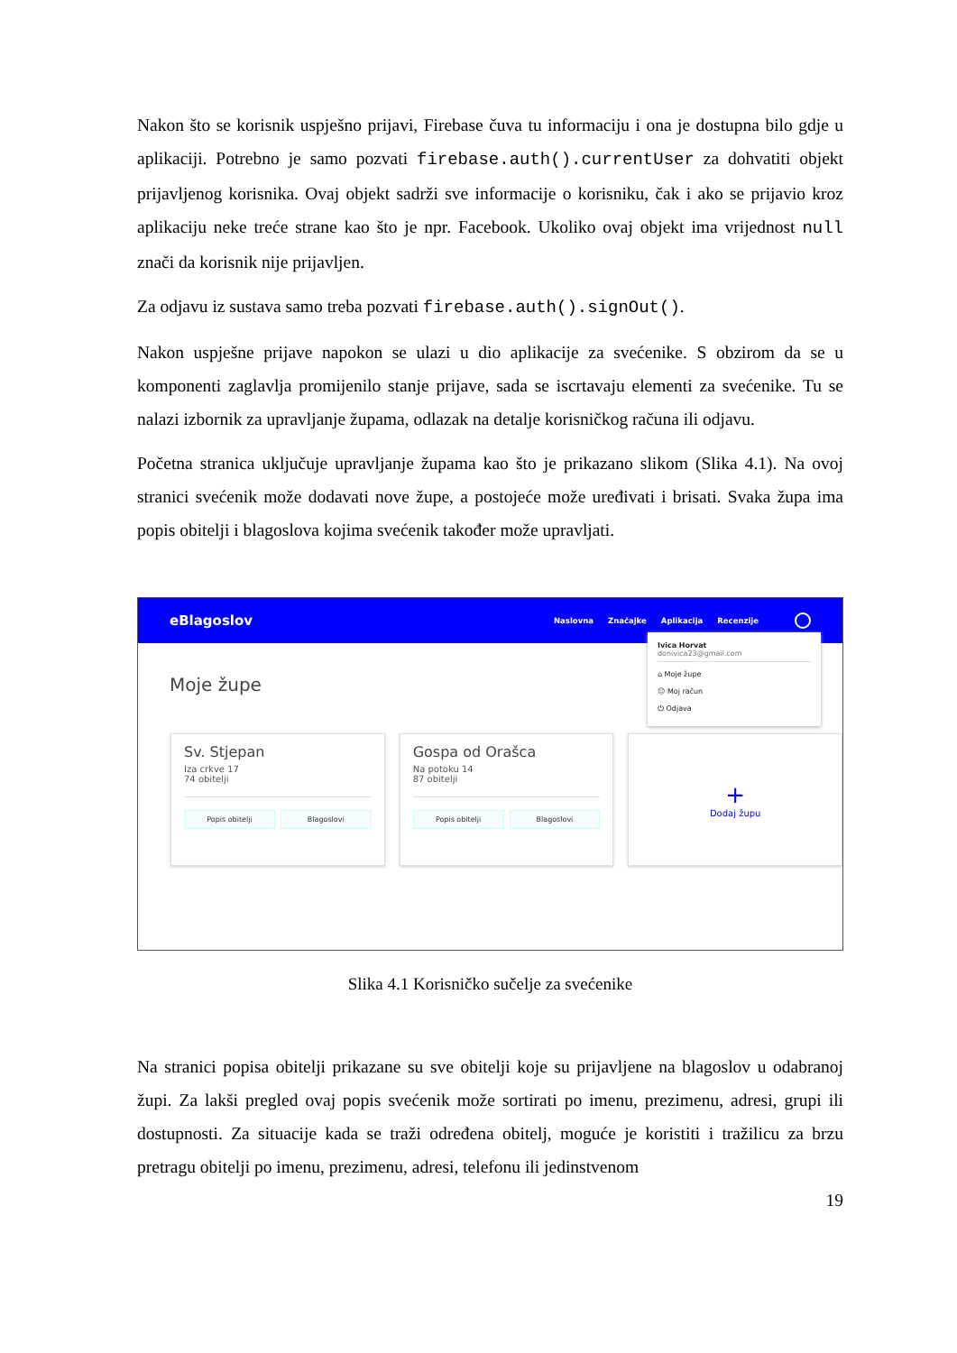Nakon što se korisnik uspješno prijavi, Firebase čuva tu informaciju i ona je dostupna bilo gdje u aplikaciji. Potrebno je samo pozvati firebase.auth().currentUser za dohvatiti objekt prijavljenog korisnika. Ovaj objekt sadrži sve informacije o korisniku, čak i ako se prijavio kroz aplikaciju neke treće strane kao što je npr. Facebook. Ukoliko ovaj objekt ima vrijednost null znači da korisnik nije prijavljen.
Za odjavu iz sustava samo treba pozvati firebase.auth().signOut().
Nakon uspješne prijave napokon se ulazi u dio aplikacije za svećenike. S obzirom da se u komponenti zaglavlja promijenilo stanje prijave, sada se iscrtavaju elementi za svećenike. Tu se nalazi izbornik za upravljanje župama, odlazak na detalje korisničkog računa ili odjavu.
Početna stranica uključuje upravljanje župama kao što je prikazano slikom (Slika 4.1). Na ovoj stranici svećenik može dodavati nove župe, a postojeće može uređivati i brisati. Svaka župa ima popis obitelji i blagoslova kojima svećenik također može upravljati.
eBlagoslov
Naslovna Značajke Aplikacija Recenzije
Moje župe
Sv. Stjepan
Iza crkve 17
74 obitelji
Popis obitelji Blagoslovi
Gospa od Orašca
Na potoku 14
87 obitelji
Popis obitelji Blagoslovi
+
Dodaj župu
Ivica Horvat
donivica23@gmail.com
⌂ Moje župe
☺ Moj račun
⏻ Odjava
Slika 4.1 Korisničko sučelje za svećenike
Na stranici popisa obitelji prikazane su sve obitelji koje su prijavljene na blagoslov u odabranoj župi. Za lakši pregled ovaj popis svećenik može sortirati po imenu, prezimenu, adresi, grupi ili dostupnosti. Za situacije kada se traži određena obitelj, moguće je koristiti i tražilicu za brzu pretragu obitelji po imenu, prezimenu, adresi, telefonu ili jedinstvenom
19